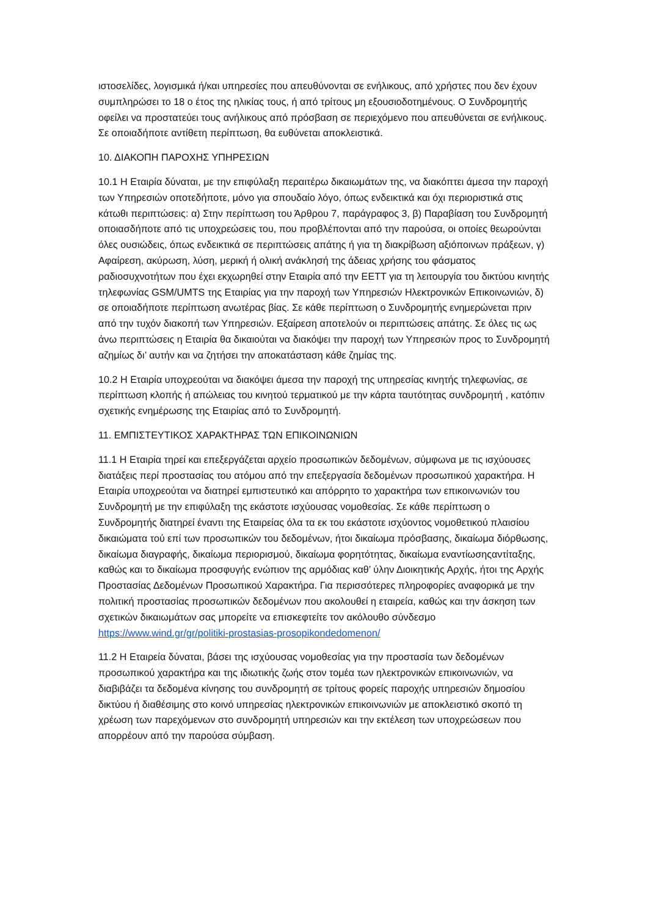ιστοσελίδες, λογισμικά ή/και υπηρεσίες που απευθύνονται σε ενήλικους, από χρήστες που δεν έχουν συμπληρώσει το 18 ο έτος της ηλικίας τους, ή από τρίτους μη εξουσιοδοτημένους. Ο Συνδρομητής οφείλει να προστατεύει τους ανήλικους από πρόσβαση σε περιεχόμενο που απευθύνεται σε ενήλικους. Σε οποιαδήποτε αντίθετη περίπτωση, θα ευθύνεται αποκλειστικά.
10. ΔΙΑΚΟΠΗ ΠΑΡΟΧΗΣ ΥΠΗΡΕΣΙΩΝ
10.1 Η Εταιρία δύναται, με την επιφύλαξη περαιτέρω δικαιωμάτων της, να διακόπτει άμεσα την παροχή των Υπηρεσιών οποτεδήποτε, μόνο για σπουδαίο λόγο, όπως ενδεικτικά και όχι περιοριστικά στις κάτωθι περιπτώσεις: α) Στην περίπτωση του Άρθρου 7, παράγραφος 3, β) Παραβίαση του Συνδρομητή οποιασδήποτε από τις υποχρεώσεις του, που προβλέπονται από την παρούσα, οι οποίες θεωρούνται όλες ουσιώδεις, όπως ενδεικτικά σε περιπτώσεις απάτης ή για τη διακρίβωση αξιόποινων πράξεων, γ) Αφαίρεση, ακύρωση, λύση, μερική ή ολική ανάκλησή της άδειας χρήσης του φάσματος ραδιοσυχνοτήτων που έχει εκχωρηθεί στην Εταιρία από την ΕΕΤΤ για τη λειτουργία του δικτύου κινητής τηλεφωνίας GSM/UMTS της Εταιρίας για την παροχή των Υπηρεσιών Ηλεκτρονικών Επικοινωνιών, δ) σε οποιαδήποτε περίπτωση ανωτέρας βίας. Σε κάθε περίπτωση ο Συνδρομητής ενημερώνεται πριν από την τυχόν διακοπή των Υπηρεσιών. Εξαίρεση αποτελούν οι περιπτώσεις απάτης. Σε όλες τις ως άνω περιπτώσεις η Εταιρία θα δικαιούται να διακόψει την παροχή των Υπηρεσιών προς το Συνδρομητή αζημίως δι’ αυτήν και να ζητήσει την αποκατάσταση κάθε ζημίας της.
10.2 Η Εταιρία υποχρεούται να διακόψει άμεσα την παροχή της υπηρεσίας κινητής τηλεφωνίας, σε περίπτωση κλοπής ή απώλειας του κινητού τερματικού με την κάρτα ταυτότητας συνδρομητή , κατόπιν σχετικής ενημέρωσης της Εταιρίας από το Συνδρομητή.
11. ΕΜΠΙΣΤΕΥΤΙΚΟΣ ΧΑΡΑΚΤΗΡΑΣ ΤΩΝ ΕΠΙΚΟΙΝΩΝΙΩΝ
11.1 Η Εταιρία τηρεί και επεξεργάζεται αρχείο προσωπικών δεδομένων, σύμφωνα με τις ισχύουσες διατάξεις περί προστασίας του ατόμου από την επεξεργασία δεδομένων προσωπικού χαρακτήρα. Η Εταιρία υποχρεούται να διατηρεί εμπιστευτικό και απόρρητο το χαρακτήρα των επικοινωνιών του Συνδρομητή με την επιφύλαξη της εκάστοτε ισχύουσας νομοθεσίας. Σε κάθε περίπτωση ο Συνδρομητής διατηρεί έναντι της Εταιρείας όλα τα εκ του εκάστοτε ισχύοντος νομοθετικού πλαισίου δικαιώματα τού επί των προσωπικών του δεδομένων, ήτοι δικαίωμα πρόσβασης, δικαίωμα διόρθωσης, δικαίωμα διαγραφής, δικαίωμα περιορισμού, δικαίωμα φορητότητας, δικαίωμα εναντίωσηςαντίταξης, καθώς και το δικαίωμα προσφυγής ενώπιον της αρμόδιας καθ’ ύλην Διοικητικής Αρχής, ήτοι της Αρχής Προστασίας Δεδομένων Προσωπικού Χαρακτήρα. Για περισσότερες πληροφορίες αναφορικά με την πολιτική προστασίας προσωπικών δεδομένων που ακολουθεί η εταιρεία, καθώς και την άσκηση των σχετικών δικαιωμάτων σας μπορείτε να επισκεφτείτε τον ακόλουθο σύνδεσμο https://www.wind.gr/gr/politiki-prostasias-prosopikondedomenon/
11.2 Η Εταιρεία δύναται, βάσει της ισχύουσας νομοθεσίας για την προστασία των δεδομένων προσωπικού χαρακτήρα και της ιδιωτικής ζωής στον τομέα των ηλεκτρονικών επικοινωνιών, να διαβιβάζει τα δεδομένα κίνησης του συνδρομητή σε τρίτους φορείς παροχής υπηρεσιών δημοσίου δικτύου ή διαθέσιμης στο κοινό υπηρεσίας ηλεκτρονικών επικοινωνιών με αποκλειστικό σκοπό τη χρέωση των παρεχόμενων στο συνδρομητή υπηρεσιών και την εκτέλεση των υποχρεώσεων που απορρέουν από την παρούσα σύμβαση.